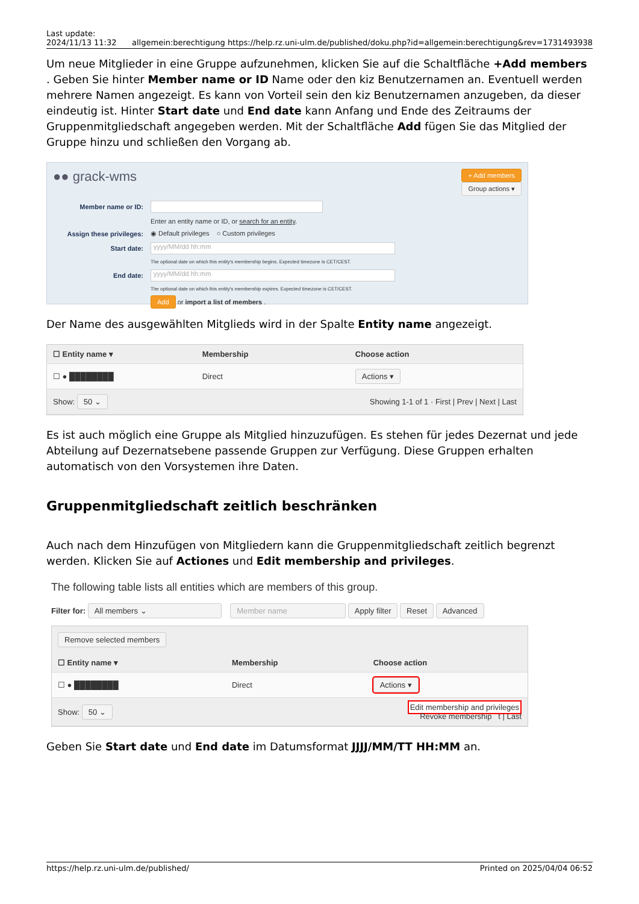Last update:
2024/11/13 11:32
allgemein:berechtigung https://help.rz.uni-ulm.de/published/doku.php?id=allgemein:berechtigung&rev=1731493938
Um neue Mitglieder in eine Gruppe aufzunehmen, klicken Sie auf die Schaltfläche +Add members . Geben Sie hinter Member name or ID Name oder den kiz Benutzernamen an. Eventuell werden mehrere Namen angezeigt. Es kann von Vorteil sein den kiz Benutzernamen anzugeben, da dieser eindeutig ist. Hinter Start date und End date kann Anfang und Ende des Zeitraums der Gruppenmitgliedschaft angegeben werden. Mit der Schaltfläche Add fügen Sie das Mitglied der Gruppe hinzu und schließen den Vorgang ab.
●● grack-wms + Add members
Group actions ▾
Member name or ID:
Enter an entity name or ID, or search for an entity.
Assign these privileges: ◉ Default privileges ○ Custom privileges
Start date: yyyy/MM/dd hh:mm
The optional date on which this entity's membership begins. Expected timezone is CET/CEST.
End date: yyyy/MM/dd hh:mm
The optional date on which this entity's membership expires. Expected timezone is CET/CEST.
Add or import a list of members .
Der Name des ausgewählten Mitglieds wird in der Spalte Entity name angezeigt.
| ☐ Entity name ▾ | Membership | Choose action |
| --- | --- | --- |
| ☐ ● ████████ | Direct | Actions ▾ |
| Show: 50 ⌄ | Showing 1-1 of 1 · First / Prev / Next / Last | |
Es ist auch möglich eine Gruppe als Mitglied hinzuzufügen. Es stehen für jedes Dezernat und jede Abteilung auf Dezernatsebene passende Gruppen zur Verfügung. Diese Gruppen erhalten automatisch von den Vorsystemen ihre Daten.
Gruppenmitgliedschaft zeitlich beschränken
Auch nach dem Hinzufügen von Mitgliedern kann die Gruppenmitgliedschaft zeitlich begrenzt werden. Klicken Sie auf Actiones und Edit membership and privileges.
The following table lists all entities which are members of this group.
Filter for: All members ⌄ Member name Apply filter Reset Advanced
Remove selected members
| ☐ Entity name ▾ | Membership | Choose action |
| --- | --- | --- |
| ☐ ● ████████ | Direct | Actions ▾ |
| Show: 50 ⌄ | Edit membership and privileges Revoke membership t / Last | |
Geben Sie Start date und End date im Datumsformat JJJJ/MM/TT HH:MM an.
https://help.rz.uni-ulm.de/published/ Printed on 2025/04/04 06:52